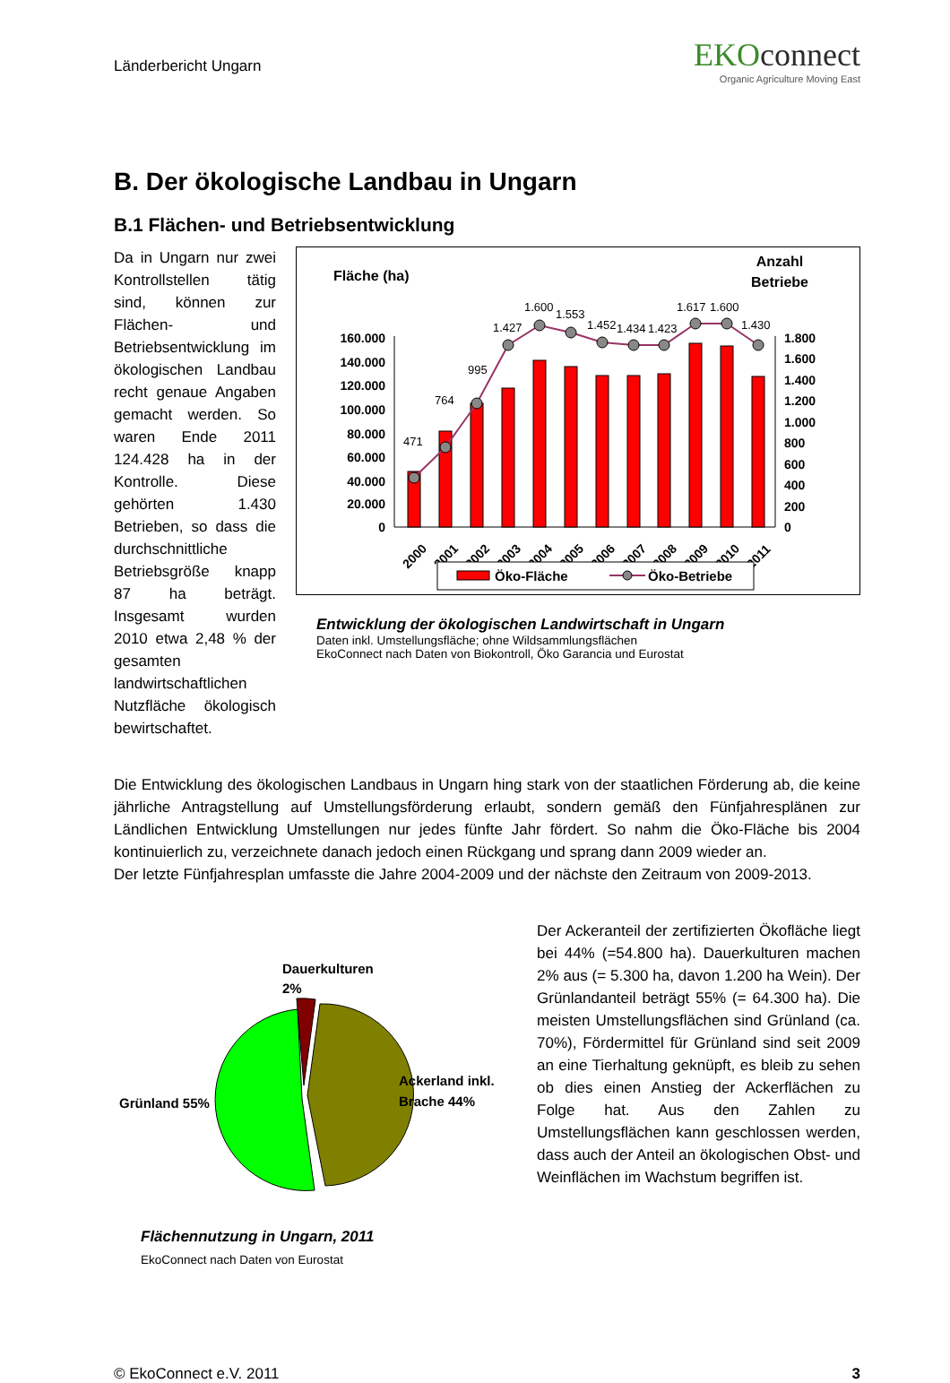Länderbericht Ungarn
EKOconnect
Organic Agriculture Moving East
B. Der ökologische Landbau in Ungarn
B.1 Flächen- und Betriebsentwicklung
Da in Ungarn nur zwei Kontrollstellen tätig sind, können zur Flächen- und Betriebsentwicklung im ökologischen Landbau recht genaue Angaben gemacht werden. So waren Ende 2011 124.428 ha in der Kontrolle. Diese gehörten 1.430 Betrieben, so dass die durchschnittliche Betriebsgröße knapp 87 ha beträgt. Insgesamt wurden 2010 etwa 2,48 % der gesamten landwirtschaftlichen Nutzfläche ökologisch bewirtschaftet.
Fläche (ha)
Anzahl
Betriebe
160.000
140.000
120.000
100.000
80.000
60.000
40.000
20.000
0
1.800
1.600
1.400
1.200
1.000
800
600
400
200
0
471
764
995
1.427
1.600
1.553
1.452
1.434
1.423
1.617
1.600
1.430
2000
2001
2002
2003
2004
2005
2006
2007
2008
2009
2010
2011
Öko-Fläche
Öko-Betriebe
Entwicklung der ökologischen Landwirtschaft in Ungarn
Daten inkl. Umstellungsfläche; ohne Wildsammlungsflächen
EkoConnect nach Daten von Biokontroll, Öko Garancia und Eurostat
Die Entwicklung des ökologischen Landbaus in Ungarn hing stark von der staatlichen Förderung ab, die keine jährliche Antragstellung auf Umstellungsförderung erlaubt, sondern gemäß den Fünfjahresplänen zur Ländlichen Entwicklung Umstellungen nur jedes fünfte Jahr fördert. So nahm die Öko-Fläche bis 2004 kontinuierlich zu, verzeichnete danach jedoch einen Rückgang und sprang dann 2009 wieder an.
Der letzte Fünfjahresplan umfasste die Jahre 2004-2009 und der nächste den Zeitraum von 2009-2013.
Dauerkulturen
2%
Grünland 55%
Ackerland inkl.
Brache 44%
Flächennutzung in Ungarn, 2011
EkoConnect nach Daten von Eurostat
Der Ackeranteil der zertifizierten Ökofläche liegt bei 44% (=54.800 ha). Dauerkulturen machen 2% aus (= 5.300 ha, davon 1.200 ha Wein). Der Grünlandanteil beträgt 55% (= 64.300 ha). Die meisten Umstellungsflächen sind Grünland (ca. 70%), Fördermittel für Grünland sind seit 2009 an eine Tierhaltung geknüpft, es bleib zu sehen ob dies einen Anstieg der Ackerflächen zu Folge hat. Aus den Zahlen zu Umstellungsflächen kann geschlossen werden, dass auch der Anteil an ökologischen Obst- und Weinflächen im Wachstum begriffen ist.
© EkoConnect e.V. 2011 3